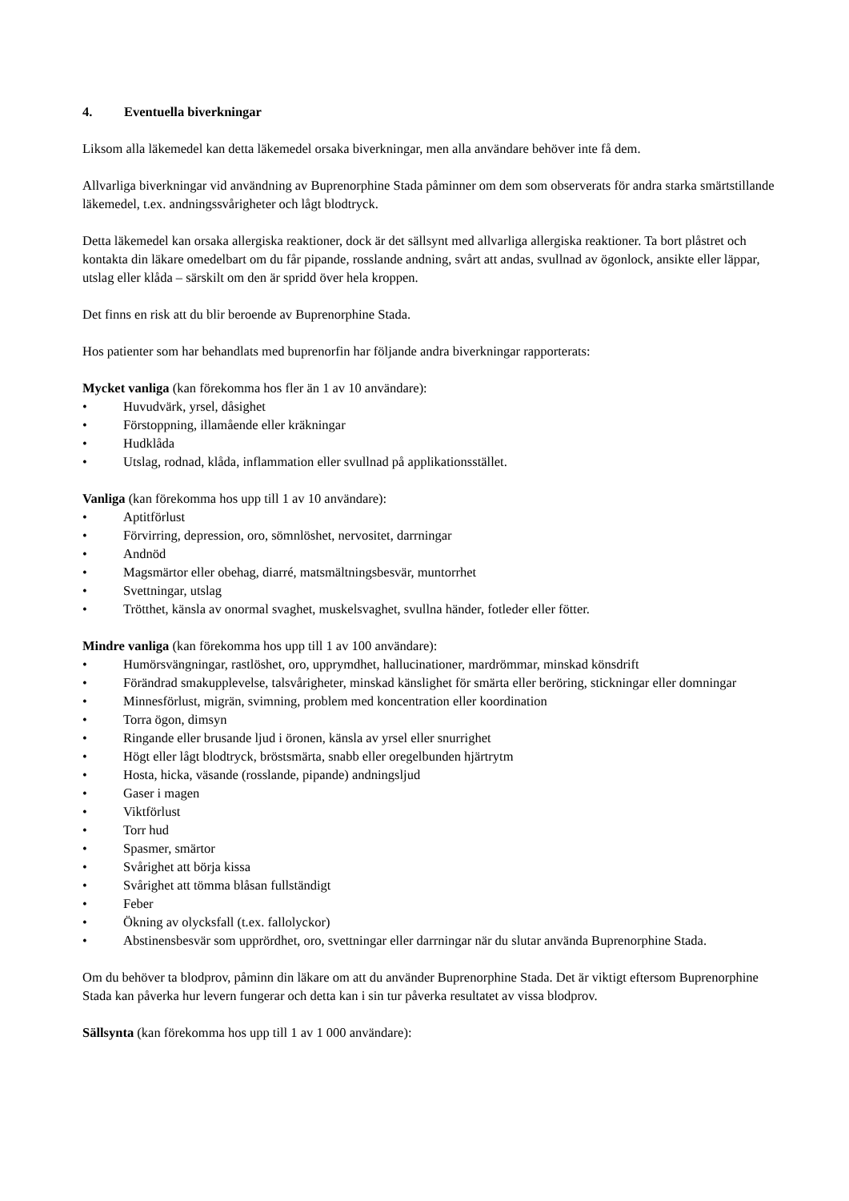4. Eventuella biverkningar
Liksom alla läkemedel kan detta läkemedel orsaka biverkningar, men alla användare behöver inte få dem.
Allvarliga biverkningar vid användning av Buprenorphine Stada påminner om dem som observerats för andra starka smärtstillande läkemedel, t.ex. andningssvårigheter och lågt blodtryck.
Detta läkemedel kan orsaka allergiska reaktioner, dock är det sällsynt med allvarliga allergiska reaktioner. Ta bort plåstret och kontakta din läkare omedelbart om du får pipande, rosslande andning, svårt att andas, svullnad av ögonlock, ansikte eller läppar, utslag eller klåda – särskilt om den är spridd över hela kroppen.
Det finns en risk att du blir beroende av Buprenorphine Stada.
Hos patienter som har behandlats med buprenorfin har följande andra biverkningar rapporterats:
Mycket vanliga (kan förekomma hos fler än 1 av 10 användare):
• Huvudvärk, yrsel, dåsighet
• Förstoppning, illamående eller kräkningar
• Hudklåda
• Utslag, rodnad, klåda, inflammation eller svullnad på applikationsstället.
Vanliga (kan förekomma hos upp till 1 av 10 användare):
• Aptitförlust
• Förvirring, depression, oro, sömnlöshet, nervositet, darrningar
• Andnöd
• Magsmärtor eller obehag, diarré, matsmältningsbesvär, muntorrhet
• Svettningar, utslag
• Trötthet, känsla av onormal svaghet, muskelsvaghet, svullna händer, fotleder eller fötter.
Mindre vanliga (kan förekomma hos upp till 1 av 100 användare):
• Humörsvängningar, rastlöshet, oro, upprymdhet, hallucinationer, mardrömmar, minskad könsdrift
• Förändrad smakupplevelse, talsvårigheter, minskad känslighet för smärta eller beröring, stickningar eller domningar
• Minnesförlust, migrän, svimning, problem med koncentration eller koordination
• Torra ögon, dimsyn
• Ringande eller brusande ljud i öronen, känsla av yrsel eller snurrighet
• Högt eller lågt blodtryck, bröstsmärta, snabb eller oregelbunden hjärtrytm
• Hosta, hicka, väsande (rosslande, pipande) andningsljud
• Gaser i magen
• Viktförlust
• Torr hud
• Spasmer, smärtor
• Svårighet att börja kissa
• Svårighet att tömma blåsan fullständigt
• Feber
• Ökning av olycksfall (t.ex. fallolyckor)
• Abstinensbesvär som upprördhet, oro, svettningar eller darrningar när du slutar använda Buprenorphine Stada.
Om du behöver ta blodprov, påminn din läkare om att du använder Buprenorphine Stada. Det är viktigt eftersom Buprenorphine Stada kan påverka hur levern fungerar och detta kan i sin tur påverka resultatet av vissa blodprov.
Sällsynta (kan förekomma hos upp till 1 av 1 000 användare):